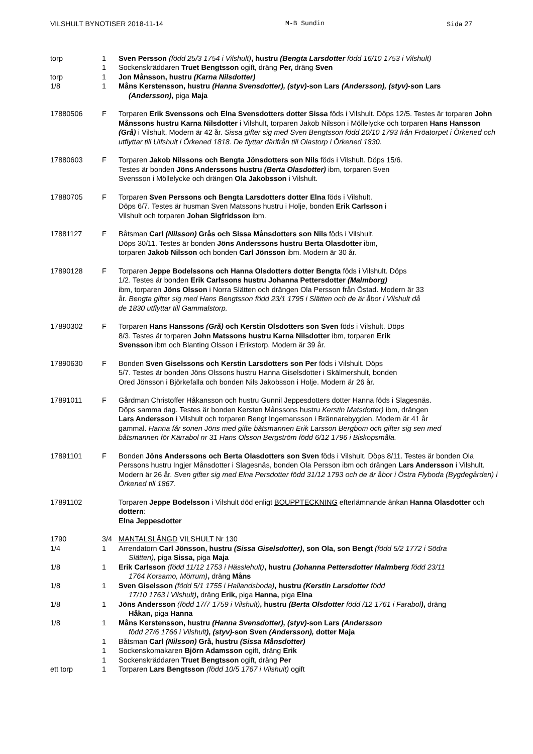VILSHULT BYNOTISER 2018-11-14 M-B Sundin Sida 27
torp 1 Sven Persson (född 25/3 1754 i Vilshult), hustru (Bengta Larsdotter född 16/10 1753 i Vilshult)
1 Sockenskräddaren Truet Bengtsson ogift, dräng Per, dräng Sven
torp 1 Jon Månsson, hustru (Karna Nilsdotter)
1/8 1 Måns Kerstensson, hustru (Hanna Svensdotter), (styv)-son Lars (Andersson), (styv)-son Lars
(Andersson), piga Maja
17880506 F Torparen Erik Svenssons och Elna Svensdotters dotter Sissa föds i Vilshult. Döps 12/5. Testes är torparen John Månssons hustru Karna Nilsdotter i Vilshult, torparen Jakob Nilsson i Möllelycke och torparen Hans Hansson (Grå) i Vilshult. Modern är 42 år. Sissa gifter sig med Sven Bengtsson född 20/10 1793 från Fröatorpet i Örkened och utflyttar till Ulfshult i Örkened 1818. De flyttar därifrån till Olastorp i Örkened 1830.
17880603 F Torparen Jakob Nilssons och Bengta Jönsdotters son Nils föds i Vilshult. Döps 15/6.
Testes är bonden Jöns Anderssons hustru (Berta Olasdotter) ibm, torparen Sven
Svensson i Möllelycke och drängen Ola Jakobsson i Vilshult.
17880705 F Torparen Sven Perssons och Bengta Larsdotters dotter Elna föds i Vilshult.
Döps 6/7. Testes är husman Sven Matssons hustru i Holje, bonden Erik Carlsson i
Vilshult och torparen Johan Sigfridsson ibm.
17881127 F Båtsman Carl (Nilsson) Grås och Sissa Månsdotters son Nils föds i Vilshult.
Döps 30/11. Testes är bonden Jöns Anderssons hustru Berta Olasdotter ibm,
torparen Jakob Nilsson och bonden Carl Jönsson ibm. Modern är 30 år.
17890128 F Torparen Jeppe Bodelssons och Hanna Olsdotters dotter Bengta föds i Vilshult. Döps
1/2. Testes är bonden Erik Carlssons hustru Johanna Pettersdotter (Malmborg)
ibm, torparen Jöns Olsson i Norra Slätten och drängen Ola Persson från Östad. Modern är 33
år. Bengta gifter sig med Hans Bengtsson född 23/1 1795 i Slätten och de är åbor i Vilshult då
de 1830 utflyttar till Gammalstorp.
17890302 F Torparen Hans Hanssons (Grå) och Kerstin Olsdotters son Sven föds i Vilshult. Döps
8/3. Testes är torparen John Matssons hustru Karna Nilsdotter ibm, torparen Erik
Svensson ibm och Blanting Olsson i Erikstorp. Modern är 39 år.
17890630 F Bonden Sven Giselssons och Kerstin Larsdotters son Per föds i Vilshult. Döps
5/7. Testes är bonden Jöns Olssons hustru Hanna Giselsdotter i Skälmershult, bonden
Ored Jönsson i Björkefalla och bonden Nils Jakobsson i Holje. Modern är 26 år.
17891011 F Gårdman Christoffer Håkansson och hustru Gunnil Jeppesdotters dotter Hanna föds i Slagesnäs.
Döps samma dag. Testes är bonden Kersten Månssons hustru Kerstin Matsdotter) ibm, drängen
Lars Andersson i Vilshult och torparen Bengt Ingemansson i Brännarebygden. Modern är 41 år
gammal. Hanna får sonen Jöns med gifte båtsmannen Erik Larsson Bergbom och gifter sig sen med
båtsmannen för Kärrabol nr 31 Hans Olsson Bergström född 6/12 1796 i Biskopsmåla.
17891101 F Bonden Jöns Anderssons och Berta Olasdotters son Sven föds i Vilshult. Döps 8/11. Testes är bonden Ola Perssons hustru Ingjer Månsdotter i Slagesnäs, bonden Ola Persson ibm och drängen Lars Andersson i Vilshult. Modern är 26 år. Sven gifter sig med Elna Persdotter född 31/12 1793 och de är åbor i Östra Flyboda (Bygdegården) i Örkened till 1867.
17891102 Torparen Jeppe Bodelsson i Vilshult död enligt BOUPPTECKNING efterlämnande änkan Hanna Olasdotter och dottern:
Elna Jeppesdotter
1790 3/4 MANTALSLÄNGD VILSHULT Nr 130
1/4 1 Arrendatorn Carl Jönsson, hustru (Sissa Giselsdotter), son Ola, son Bengt (född 5/2 1772 i Södra
Slätten), piga Sissa, piga Maja
1/8 1 Erik Carlsson (född 11/12 1753 i Hässlehult), hustru (Johanna Pettersdotter Malmberg född 23/11
1764 Korsamo, Mörrum), dräng Måns
1/8 1 Sven Giselsson (född 5/1 1755 i Hallandsboda), hustru (Kerstin Larsdotter född
17/10 1763 i Vilshult), dräng Erik, piga Hanna, piga Elna
1/8 1 Jöns Andersson (född 17/7 1759 i Vilshult), hustru (Berta Olsdotter född /12 1761 i Farabol), dräng
Håkan, piga Hanna
1/8 1 Måns Kerstensson, hustru (Hanna Svensdotter), (styv)-son Lars (Andersson
född 27/6 1766 i Vilshult), (styv)-son Sven (Andersson), dotter Maja
1 Båtsman Carl (Nilsson) Grå, hustru (Sissa Månsdotter)
1 Sockenskomakaren Björn Adamsson ogift, dräng Erik
1 Sockenskräddaren Truet Bengtsson ogift, dräng Per
ett torp 1 Torparen Lars Bengtsson (född 10/5 1767 i Vilshult) ogift